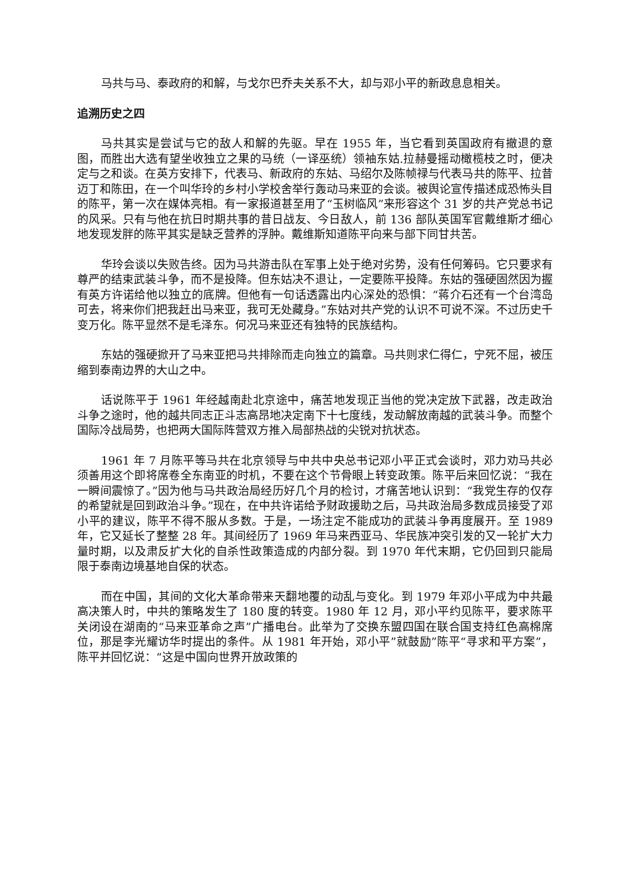马共与马、泰政府的和解，与戈尔巴乔夫关系不大，却与邓小平的新政息息相关。
追溯历史之四
马共其实是尝试与它的敌人和解的先驱。早在 1955 年，当它看到英国政府有撤退的意图，而胜出大选有望坐收独立之果的马统（一译巫统）领袖东姑.拉赫曼摇动橄榄枝之时，便决定与之和谈。在英方安排下，代表马、新政府的东姑、马绍尔及陈帧禄与代表马共的陈平、拉昔迈丁和陈田，在一个叫华玲的乡村小学校舍举行轰动马来亚的会谈。被舆论宣传描述成恐怖头目的陈平，第一次在媒体亮相。有一家报道甚至用了“玉树临风”来形容这个 31 岁的共产党总书记的风采。只有与他在抗日时期共事的昔日战友、今日敌人，前 136 部队英国军官戴维斯才细心地发现发胖的陈平其实是缺乏营养的浮肿。戴维斯知道陈平向来与部下同甘共苦。
华玲会谈以失败告终。因为马共游击队在军事上处于绝对劣势，没有任何筹码。它只要求有尊严的结束武装斗争，而不是投降。但东姑决不退让，一定要陈平投降。东姑的强硬固然因为握有英方许诺给他以独立的底牌。但他有一句话透露出内心深处的恐惧：“蒋介石还有一个台湾岛可去，将来你们把我赶出马来亚，我可无处藏身。”东姑对共产党的认识不可说不深。不过历史千变万化。陈平显然不是毛泽东。何况马来亚还有独特的民族结构。
东姑的强硬掀开了马来亚把马共排除而走向独立的篇章。马共则求仁得仁，宁死不屈，被压缩到泰南边界的大山之中。
话说陈平于 1961 年经越南赴北京途中，痛苦地发现正当他的党决定放下武器，改走政治斗争之途时，他的越共同志正斗志高昂地决定南下十七度线，发动解放南越的武装斗争。而整个国际冷战局势，也把两大国际阵营双方推入局部热战的尖锐对抗状态。
1961 年 7 月陈平等马共在北京领导与中共中央总书记邓小平正式会谈时，邓力劝马共必须善用这个即将席卷全东南亚的时机，不要在这个节骨眼上转变政策。陈平后来回忆说：“我在一瞬间震惊了。”因为他与马共政治局经历好几个月的检讨，才痛苦地认识到：“我党生存的仅存的希望就是回到政治斗争。”现在，在中共许诺给予财政援助之后，马共政治局多数成员接受了邓小平的建议，陈平不得不服从多数。于是，一场注定不能成功的武装斗争再度展开。至 1989 年，它又延长了整整 28 年。其间经历了 1969 年马来西亚马、华民族冲突引发的又一轮扩大力量时期，以及肃反扩大化的自杀性政策造成的内部分裂。到 1970 年代末期，它仍回到只能局限于泰南边境基地自保的状态。
而在中国，其间的文化大革命带来天翻地覆的动乱与变化。到 1979 年邓小平成为中共最高决策人时，中共的策略发生了 180 度的转变。1980 年 12 月，邓小平约见陈平，要求陈平关闭设在湖南的“马来亚革命之声”广播电台。此举为了交换东盟四国在联合国支持红色高棉席位，那是李光耀访华时提出的条件。从 1981 年开始，邓小平”就鼓励”陈平“寻求和平方案”，陈平并回忆说：“这是中国向世界开放政策的